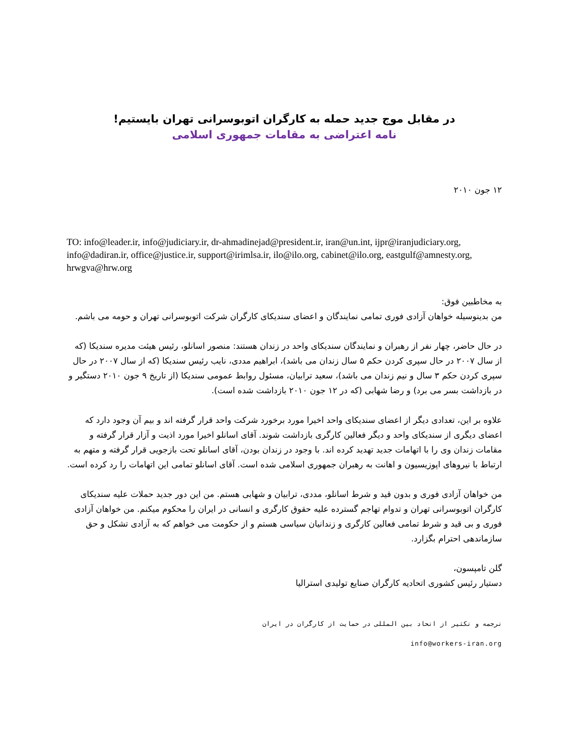در مقابل موج جدید حمله به کارگران اتوبوسرانی تهران بایستیم!
نامه اعتراضی به مقامات جمهوری اسلامی
۱۲ جون ۲۰۱۰
TO: info@leader.ir, info@judiciary.ir, dr-ahmadinejad@president.ir, iran@un.int, ijpr@iranjudiciary.org, info@dadiran.ir, office@justice.ir, support@irimlsa.ir, ilo@ilo.org, cabinet@ilo.org, eastgulf@amnesty.org, hrwgva@hrw.org
به مخاطبین فوق:
من بدینوسیله خواهان آزادی فوری تمامی نمایندگان و اعضای سندیکای کارگران شرکت اتوبوسرانی تهران و حومه می باشم.
در حال حاضر، چهار نفر از رهبران و نمایندگان سندیکای واحد در زندان هستند: منصور اسانلو، رئیس هیئت مدیره سندیکا (که از سال ۲۰۰۷ در حال سپری کردن حکم ۵ سال زندان می باشد)، ابراهیم مددی، نایب رئیس سندیکا (که از سال ۲۰۰۷ در حال سپری کردن حکم ۳ سال و نیم زندان می باشد)، سعید ترابیان، مسئول روابط عمومی سندیکا (از تاریخ ۹ جون ۲۰۱۰ دستگیر و در بازداشت بسر می برد) و رضا شهابی (که در ۱۲ جون ۲۰۱۰ بازداشت شده است).
علاوه بر این، تعدادی دیگر از اعضای سندیکای واحد اخیرا مورد برخورد شرکت واحد قرار گرفته اند و بیم آن وجود دارد که اعضای دیگری از سندیکای واحد و دیگر فعالین کارگری بازداشت شوند. آقای اسانلو اخیرا مورد اذیت و آزار قرار گرفته و مقامات زندان وی را با اتهامات جدید تهدید کرده اند. با وجود در زندان بودن، آقای اسانلو تحت بازجویی قرار گرفته و متهم به ارتباط با نیروهای اپوزیسیون و اهانت به رهبران جمهوری اسلامی شده است. آقای اسانلو تمامی این اتهامات را رد کرده است.
من خواهان آزادی فوری و بدون قید و شرط اسانلو، مددی، ترابیان و شهابی هستم. من این دور جدید حملات علیه سندیکای کارگران اتوبوسرانی تهران و تدوام تهاجم گسترده علیه حقوق کارگری و انسانی در ایران را محکوم میکنم. من خواهان آزادی فوری و بی قید و شرط تمامی فعالین کارگری و زندانیان سیاسی هستم و از حکومت می خواهم که به آزادی تشکل و حق سازماندهی احترام بگزارد.
گلن تامپسون،
دستیار رئیس کشوری اتحادیه کارگران صنایع تولیدی استرالیا
ترجمه و تکثیر از اتحاد بین المللی در حمایت از کارگران در ایران
info@workers-iran.org